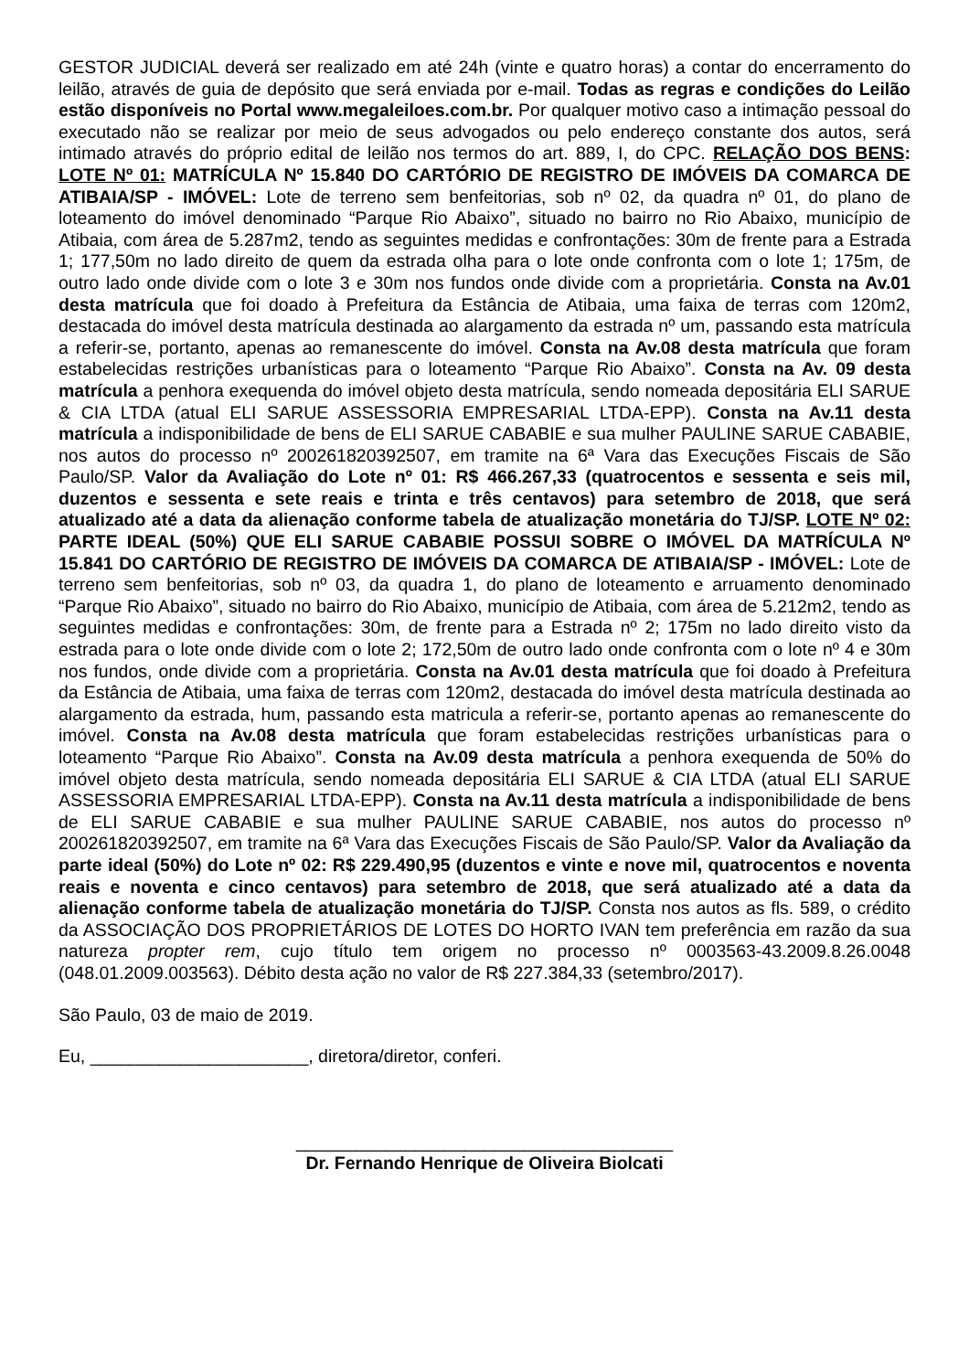GESTOR JUDICIAL deverá ser realizado em até 24h (vinte e quatro horas) a contar do encerramento do leilão, através de guia de depósito que será enviada por e-mail. Todas as regras e condições do Leilão estão disponíveis no Portal www.megaleiloes.com.br. Por qualquer motivo caso a intimação pessoal do executado não se realizar por meio de seus advogados ou pelo endereço constante dos autos, será intimado através do próprio edital de leilão nos termos do art. 889, I, do CPC. RELAÇÃO DOS BENS: LOTE Nº 01: MATRÍCULA Nº 15.840 DO CARTÓRIO DE REGISTRO DE IMÓVEIS DA COMARCA DE ATIBAIA/SP - IMÓVEL: Lote de terreno sem benfeitorias, sob nº 02, da quadra nº 01, do plano de loteamento do imóvel denominado “Parque Rio Abaixo”, situado no bairro no Rio Abaixo, município de Atibaia, com área de 5.287m2, tendo as seguintes medidas e confrontações: 30m de frente para a Estrada 1; 177,50m no lado direito de quem da estrada olha para o lote onde confronta com o lote 1; 175m, de outro lado onde divide com o lote 3 e 30m nos fundos onde divide com a proprietária. Consta na Av.01 desta matrícula que foi doado à Prefeitura da Estância de Atibaia, uma faixa de terras com 120m2, destacada do imóvel desta matrícula destinada ao alargamento da estrada nº um, passando esta matrícula a referir-se, portanto, apenas ao remanescente do imóvel. Consta na Av.08 desta matrícula que foram estabelecidas restrições urbanísticas para o loteamento “Parque Rio Abaixo”. Consta na Av. 09 desta matrícula a penhora exequenda do imóvel objeto desta matrícula, sendo nomeada depositária ELI SARUE & CIA LTDA (atual ELI SARUE ASSESSORIA EMPRESARIAL LTDA-EPP). Consta na Av.11 desta matrícula a indisponibilidade de bens de ELI SARUE CABABIE e sua mulher PAULINE SARUE CABABIE, nos autos do processo nº 200261820392507, em tramite na 6ª Vara das Execuções Fiscais de São Paulo/SP. Valor da Avaliação do Lote nº 01: R$ 466.267,33 (quatrocentos e sessenta e seis mil, duzentos e sessenta e sete reais e trinta e três centavos) para setembro de 2018, que será atualizado até a data da alienação conforme tabela de atualização monetária do TJ/SP. LOTE Nº 02: PARTE IDEAL (50%) QUE ELI SARUE CABABIE POSSUI SOBRE O IMÓVEL DA MATRÍCULA Nº 15.841 DO CARTÓRIO DE REGISTRO DE IMÓVEIS DA COMARCA DE ATIBAIA/SP - IMÓVEL: Lote de terreno sem benfeitorias, sob nº 03, da quadra 1, do plano de loteamento e arruamento denominado “Parque Rio Abaixo”, situado no bairro do Rio Abaixo, município de Atibaia, com área de 5.212m2, tendo as seguintes medidas e confrontações: 30m, de frente para a Estrada nº 2; 175m no lado direito visto da estrada para o lote onde divide com o lote 2; 172,50m de outro lado onde confronta com o lote nº 4 e 30m nos fundos, onde divide com a proprietária. Consta na Av.01 desta matrícula que foi doado à Prefeitura da Estância de Atibaia, uma faixa de terras com 120m2, destacada do imóvel desta matrícula destinada ao alargamento da estrada, hum, passando esta matricula a referir-se, portanto apenas ao remanescente do imóvel. Consta na Av.08 desta matrícula que foram estabelecidas restrições urbanísticas para o loteamento “Parque Rio Abaixo”. Consta na Av.09 desta matrícula a penhora exequenda de 50% do imóvel objeto desta matrícula, sendo nomeada depositária ELI SARUE & CIA LTDA (atual ELI SARUE ASSESSORIA EMPRESARIAL LTDA-EPP). Consta na Av.11 desta matrícula a indisponibilidade de bens de ELI SARUE CABABIE e sua mulher PAULINE SARUE CABABIE, nos autos do processo nº 200261820392507, em tramite na 6ª Vara das Execuções Fiscais de São Paulo/SP. Valor da Avaliação da parte ideal (50%) do Lote nº 02: R$ 229.490,95 (duzentos e vinte e nove mil, quatrocentos e noventa reais e noventa e cinco centavos) para setembro de 2018, que será atualizado até a data da alienação conforme tabela de atualização monetária do TJ/SP. Consta nos autos as fls. 589, o crédito da ASSOCIAÇÃO DOS PROPRIETÁRIOS DE LOTES DO HORTO IVAN tem preferência em razão da sua natureza propter rem, cujo título tem origem no processo nº 0003563-43.2009.8.26.0048 (048.01.2009.003563). Débito desta ação no valor de R$ 227.384,33 (setembro/2017).
São Paulo, 03 de maio de 2019.
Eu, ______________________, diretora/diretor, conferi.
______________________________________
Dr. Fernando Henrique de Oliveira Biolcati